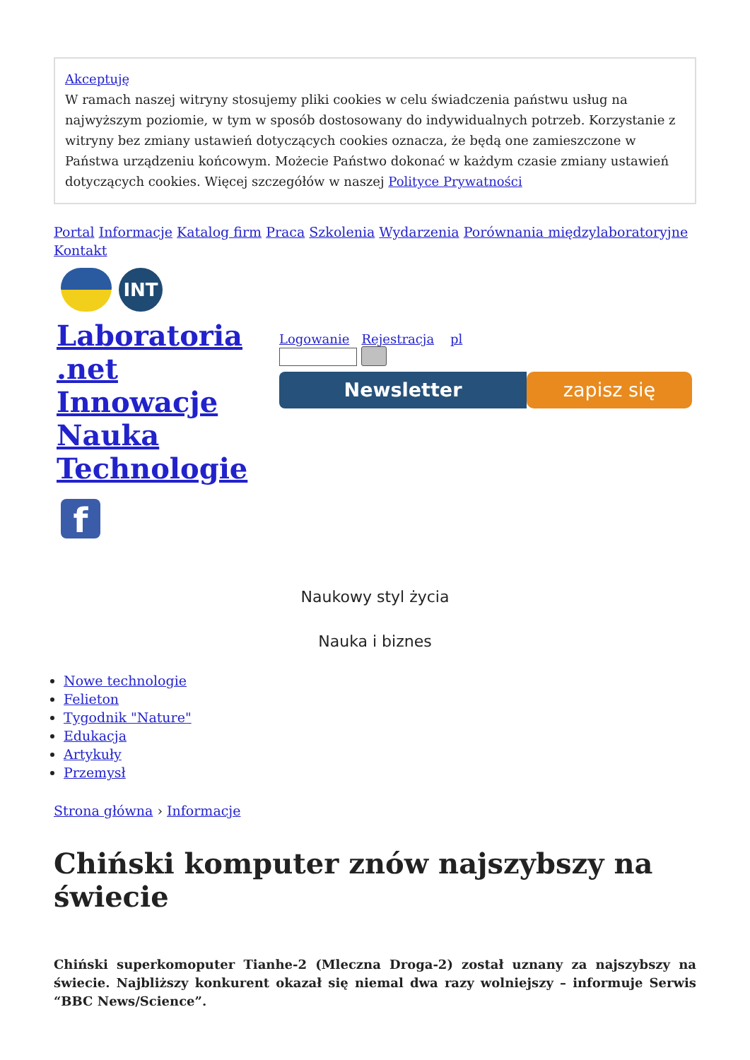Akceptuję
W ramach naszej witryny stosujemy pliki cookies w celu świadczenia państwu usług na najwyższym poziomie, w tym w sposób dostosowany do indywidualnych potrzeb. Korzystanie z witryny bez zmiany ustawień dotyczących cookies oznacza, że będą one zamieszczone w Państwa urządzeniu końcowym. Możecie Państwo dokonać w każdym czasie zmiany ustawień dotyczących cookies. Więcej szczegółów w naszej Polityce Prywatności
Portal Informacje Katalog firm Praca Szkolenia Wydarzenia Porównania międzylaboratoryjne Kontakt
INT
Laboratoria .net Innowacje Nauka Technologie
f
Logowanie Rejestracja pl
Newsletter zapisz się
Naukowy styl życia
Nauka i biznes
Nowe technologie
Felieton
Tygodnik "Nature"
Edukacja
Artykuły
Przemysł
Strona główna › Informacje
Chiński komputer znów najszybszy na świecie
Chiński superkomoputer Tianhe-2 (Mleczna Droga-2) został uznany za najszybszy na świecie. Najbliższy konkurent okazał się niemal dwa razy wolniejszy – informuje Serwis “BBC News/Science”.